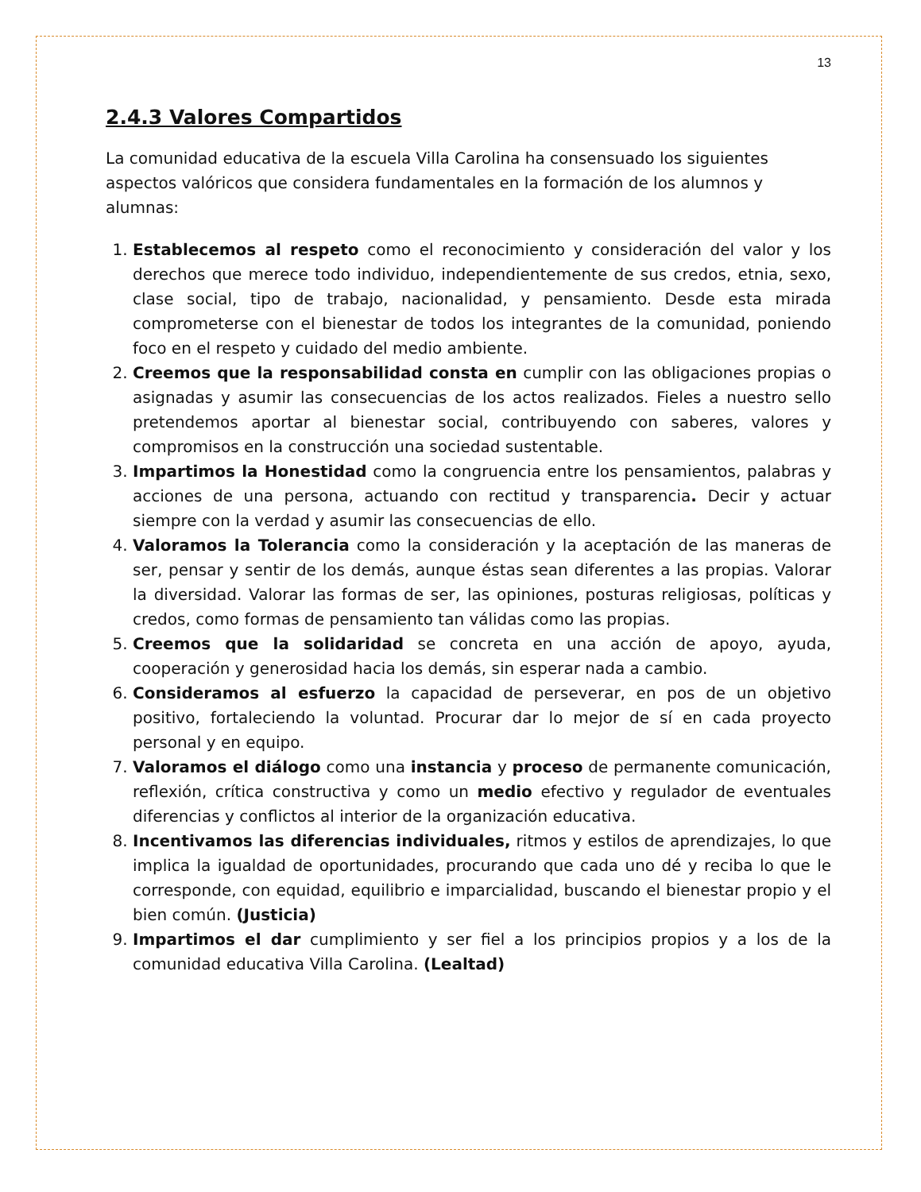13
2.4.3 Valores Compartidos
La comunidad educativa de la escuela Villa Carolina ha consensuado los siguientes aspectos valóricos que considera fundamentales en la formación de los alumnos y alumnas:
1. Establecemos al respeto como el reconocimiento y consideración del valor y los derechos que merece todo individuo, independientemente de sus credos, etnia, sexo, clase social, tipo de trabajo, nacionalidad, y pensamiento. Desde esta mirada comprometerse con el bienestar de todos los integrantes de la comunidad, poniendo foco en el respeto y cuidado del medio ambiente.
2. Creemos que la responsabilidad consta en cumplir con las obligaciones propias o asignadas y asumir las consecuencias de los actos realizados. Fieles a nuestro sello pretendemos aportar al bienestar social, contribuyendo con saberes, valores y compromisos en la construcción una sociedad sustentable.
3. Impartimos la Honestidad como la congruencia entre los pensamientos, palabras y acciones de una persona, actuando con rectitud y transparencia. Decir y actuar siempre con la verdad y asumir las consecuencias de ello.
4. Valoramos la Tolerancia como la consideración y la aceptación de las maneras de ser, pensar y sentir de los demás, aunque éstas sean diferentes a las propias. Valorar la diversidad. Valorar las formas de ser, las opiniones, posturas religiosas, políticas y credos, como formas de pensamiento tan válidas como las propias.
5. Creemos que la solidaridad se concreta en una acción de apoyo, ayuda, cooperación y generosidad hacia los demás, sin esperar nada a cambio.
6. Consideramos al esfuerzo la capacidad de perseverar, en pos de un objetivo positivo, fortaleciendo la voluntad. Procurar dar lo mejor de sí en cada proyecto personal y en equipo.
7. Valoramos el diálogo como una instancia y proceso de permanente comunicación, reflexión, crítica constructiva y como un medio efectivo y regulador de eventuales diferencias y conflictos al interior de la organización educativa.
8. Incentivamos las diferencias individuales, ritmos y estilos de aprendizajes, lo que implica la igualdad de oportunidades, procurando que cada uno dé y reciba lo que le corresponde, con equidad, equilibrio e imparcialidad, buscando el bienestar propio y el bien común. (Justicia)
9. Impartimos el dar cumplimiento y ser fiel a los principios propios y a los de la comunidad educativa Villa Carolina. (Lealtad)